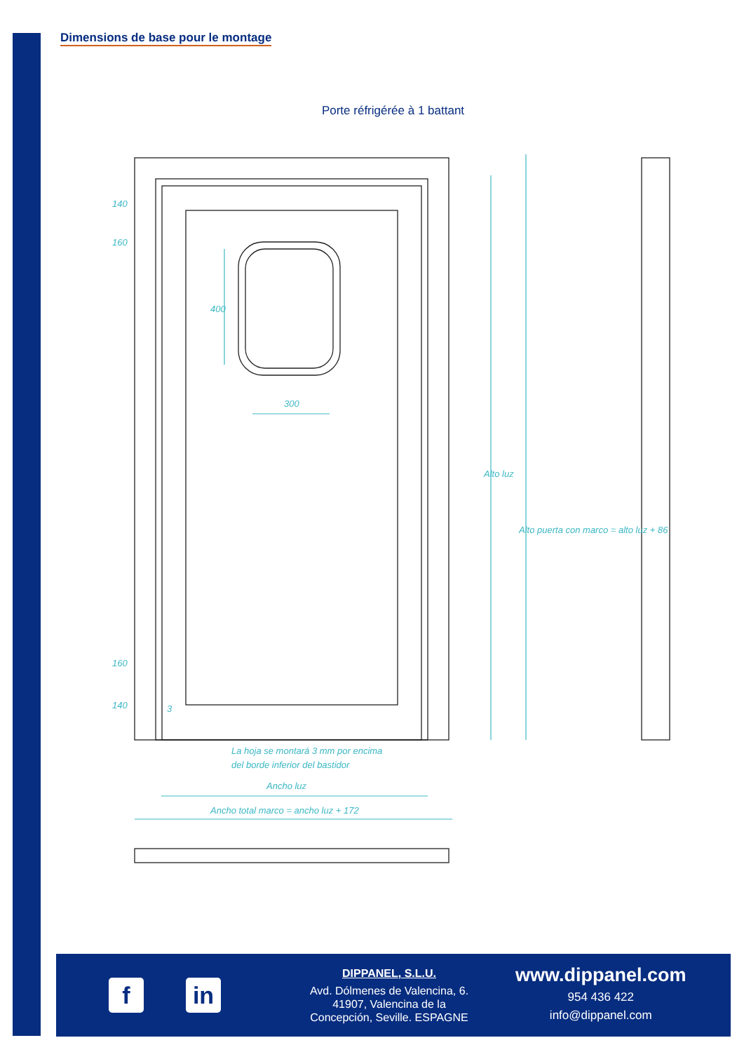Dimensions de base pour le montage
Porte réfrigérée à 1 battant
300
400
Ancho luz
Ancho total marco = ancho luz + 172
La hoja se montará 3 mm por encima
del borde inferior del bastidor
Alto luz
Alto puerta con marco = alto luz + 86
140
160
160
140
3
f in
DIPPANEL, S.L.U.
Avd. Dólmenes de Valencina, 6. 41907, Valencina de la Concepción, Seville. ESPAGNE
www.dippanel.com
954 436 422
info@dippanel.com